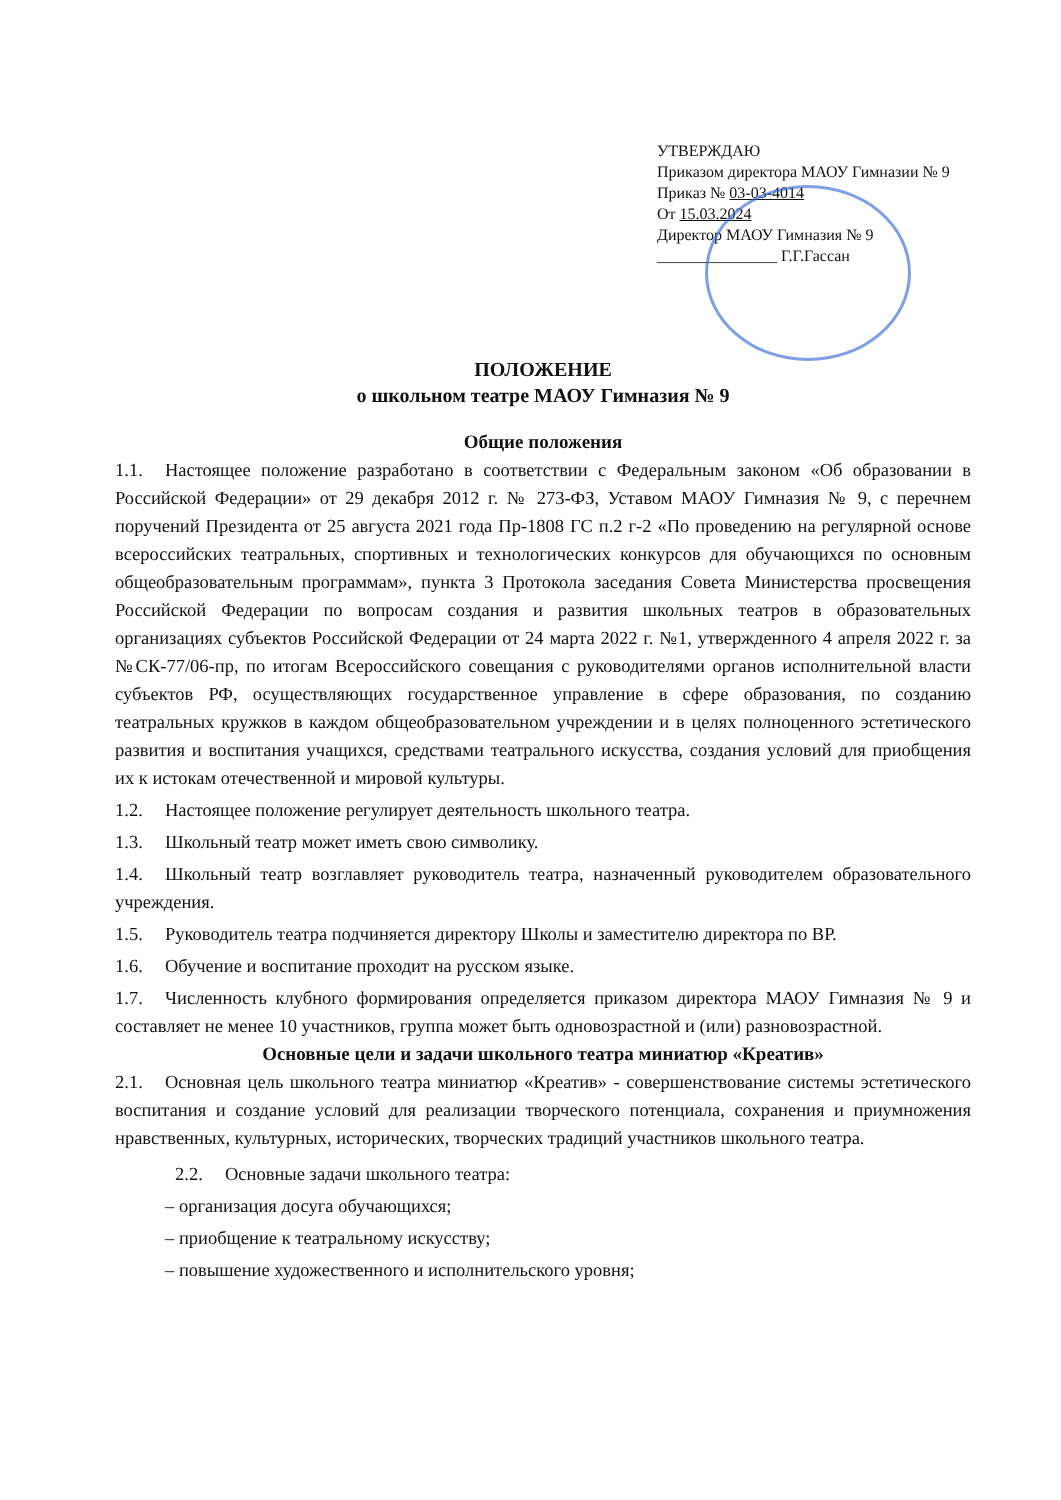УТВЕРЖДАЮ
Приказом директора МАОУ Гимназии № 9
Приказ № 03-03-4014
От 15.03.2024
Директор МАОУ Гимназия № 9
_______________ Г.Г.Гассан
ПОЛОЖЕНИЕ
о школьном театре МАОУ Гимназия № 9
Общие положения
1.1. Настоящее положение разработано в соответствии с Федеральным законом «Об образовании в Российской Федерации» от 29 декабря 2012 г. № 273-ФЗ, Уставом МАОУ Гимназия № 9, с перечнем поручений Президента от 25 августа 2021 года Пр-1808 ГС п.2 г-2 «По проведению на регулярной основе всероссийских театральных, спортивных и технологических конкурсов для обучающихся по основным общеобразовательным программам», пункта 3 Протокола заседания Совета Министерства просвещения Российской Федерации по вопросам создания и развития школьных театров в образовательных организациях субъектов Российской Федерации от 24 марта 2022 г. №1, утвержденного 4 апреля 2022 г. за №СК-77/06-пр, по итогам Всероссийского совещания с руководителями органов исполнительной власти субъектов РФ, осуществляющих государственное управление в сфере образования, по созданию театральных кружков в каждом общеобразовательном учреждении и в целях полноценного эстетического развития и воспитания учащихся, средствами театрального искусства, создания условий для приобщения их к истокам отечественной и мировой культуры.
1.2. Настоящее положение регулирует деятельность школьного театра.
1.3. Школьный театр может иметь свою символику.
1.4. Школьный театр возглавляет руководитель театра, назначенный руководителем образовательного учреждения.
1.5. Руководитель театра подчиняется директору Школы и заместителю директора по ВР.
1.6. Обучение и воспитание проходит на русском языке.
1.7. Численность клубного формирования определяется приказом директора МАОУ Гимназия № 9 и составляет не менее 10 участников, группа может быть одновозрастной и (или) разновозрастной.
Основные цели и задачи школьного театра миниатюр «Креатив»
2.1. Основная цель школьного театра миниатюр «Креатив» - совершенствование системы эстетического воспитания и создание условий для реализации творческого потенциала, сохранения и приумножения нравственных, культурных, исторических, творческих традиций участников школьного театра.
2.2. Основные задачи школьного театра:
– организация досуга обучающихся;
– приобщение к театральному искусству;
– повышение художественного и исполнительского уровня;